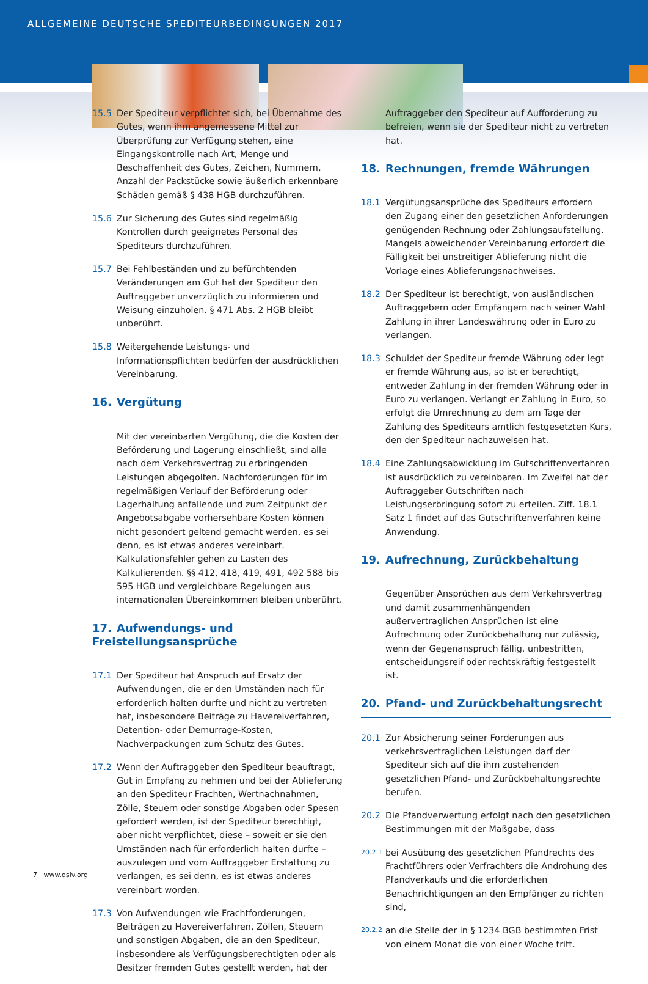ALLGEMEINE DEUTSCHE SPEDITEURBEDINGUNGEN 2017
15.5 Der Spediteur verpflichtet sich, bei Übernahme des Gutes, wenn ihm angemessene Mittel zur Überprüfung zur Verfügung stehen, eine Eingangskontrolle nach Art, Menge und Beschaffenheit des Gutes, Zeichen, Nummern, Anzahl der Packstücke sowie äußerlich erkennbare Schäden gemäß § 438 HGB durchzuführen.
15.6 Zur Sicherung des Gutes sind regelmäßig Kontrollen durch geeignetes Personal des Spediteurs durchzuführen.
15.7 Bei Fehlbeständen und zu befürchtenden Veränderungen am Gut hat der Spediteur den Auftraggeber unverzüglich zu informieren und Weisung einzuholen. § 471 Abs. 2 HGB bleibt unberührt.
15.8 Weitergehende Leistungs- und Informationspflichten bedürfen der ausdrücklichen Vereinbarung.
16. Vergütung
Mit der vereinbarten Vergütung, die die Kosten der Beförderung und Lagerung einschließt, sind alle nach dem Verkehrsvertrag zu erbringenden Leistungen abgegolten. Nachforderungen für im regelmäßigen Verlauf der Beförderung oder Lagerhaltung anfallende und zum Zeitpunkt der Angebotsabgabe vorhersehbare Kosten können nicht gesondert geltend gemacht werden, es sei denn, es ist etwas anderes vereinbart. Kalkulationsfehler gehen zu Lasten des Kalkulierenden. §§ 412, 418, 419, 491, 492 588 bis 595 HGB und vergleichbare Regelungen aus internationalen Übereinkommen bleiben unberührt.
17. Aufwendungs- und Freistellungsansprüche
17.1 Der Spediteur hat Anspruch auf Ersatz der Aufwendungen, die er den Umständen nach für erforderlich halten durfte und nicht zu vertreten hat, insbesondere Beiträge zu Havereiverfahren, Detention- oder Demurrage-Kosten, Nachverpackungen zum Schutz des Gutes.
17.2 Wenn der Auftraggeber den Spediteur beauftragt, Gut in Empfang zu nehmen und bei der Ablieferung an den Spediteur Frachten, Wertnachnahmen, Zölle, Steuern oder sonstige Abgaben oder Spesen gefordert werden, ist der Spediteur berechtigt, aber nicht verpflichtet, diese – soweit er sie den Umständen nach für erforderlich halten durfte – auszulegen und vom Auftraggeber Erstattung zu verlangen, es sei denn, es ist etwas anderes vereinbart worden.
17.3 Von Aufwendungen wie Frachtforderungen, Beiträgen zu Havereiverfahren, Zöllen, Steuern und sonstigen Abgaben, die an den Spediteur, insbesondere als Verfügungsberechtigten oder als Besitzer fremden Gutes gestellt werden, hat der
Auftraggeber den Spediteur auf Aufforderung zu befreien, wenn sie der Spediteur nicht zu vertreten hat.
18. Rechnungen, fremde Währungen
18.1 Vergütungsansprüche des Spediteurs erfordern den Zugang einer den gesetzlichen Anforderungen genügenden Rechnung oder Zahlungsaufstellung. Mangels abweichender Vereinbarung erfordert die Fälligkeit bei unstreitiger Ablieferung nicht die Vorlage eines Ablieferungsnachweises.
18.2 Der Spediteur ist berechtigt, von ausländischen Auftraggebern oder Empfängern nach seiner Wahl Zahlung in ihrer Landeswährung oder in Euro zu verlangen.
18.3 Schuldet der Spediteur fremde Währung oder legt er fremde Währung aus, so ist er berechtigt, entweder Zahlung in der fremden Währung oder in Euro zu verlangen. Verlangt er Zahlung in Euro, so erfolgt die Umrechnung zu dem am Tage der Zahlung des Spediteurs amtlich festgesetzten Kurs, den der Spediteur nachzuweisen hat.
18.4 Eine Zahlungsabwicklung im Gutschriftenverfahren ist ausdrücklich zu vereinbaren. Im Zweifel hat der Auftraggeber Gutschriften nach Leistungserbringung sofort zu erteilen. Ziff. 18.1 Satz 1 findet auf das Gutschriftenverfahren keine Anwendung.
19. Aufrechnung, Zurückbehaltung
Gegenüber Ansprüchen aus dem Verkehrsvertrag und damit zusammenhängenden außervertraglichen Ansprüchen ist eine Aufrechnung oder Zurückbehaltung nur zulässig, wenn der Gegenanspruch fällig, unbestritten, entscheidungsreif oder rechtskräftig festgestellt ist.
20. Pfand- und Zurückbehaltungsrecht
20.1 Zur Absicherung seiner Forderungen aus verkehrsvertraglichen Leistungen darf der Spediteur sich auf die ihm zustehenden gesetzlichen Pfand- und Zurückbehaltungsrechte berufen.
20.2 Die Pfandverwertung erfolgt nach den gesetzlichen Bestimmungen mit der Maßgabe, dass
20.2.1
bei Ausübung des gesetzlichen Pfandrechts des Frachtführers oder Verfrachters die Androhung des Pfandverkaufs und die erforderlichen Benachrichtigungen an den Empfänger zu richten sind,
20.2.2
an die Stelle der in § 1234 BGB bestimmten Frist von einem Monat die von einer Woche tritt.
7 www.dslv.org